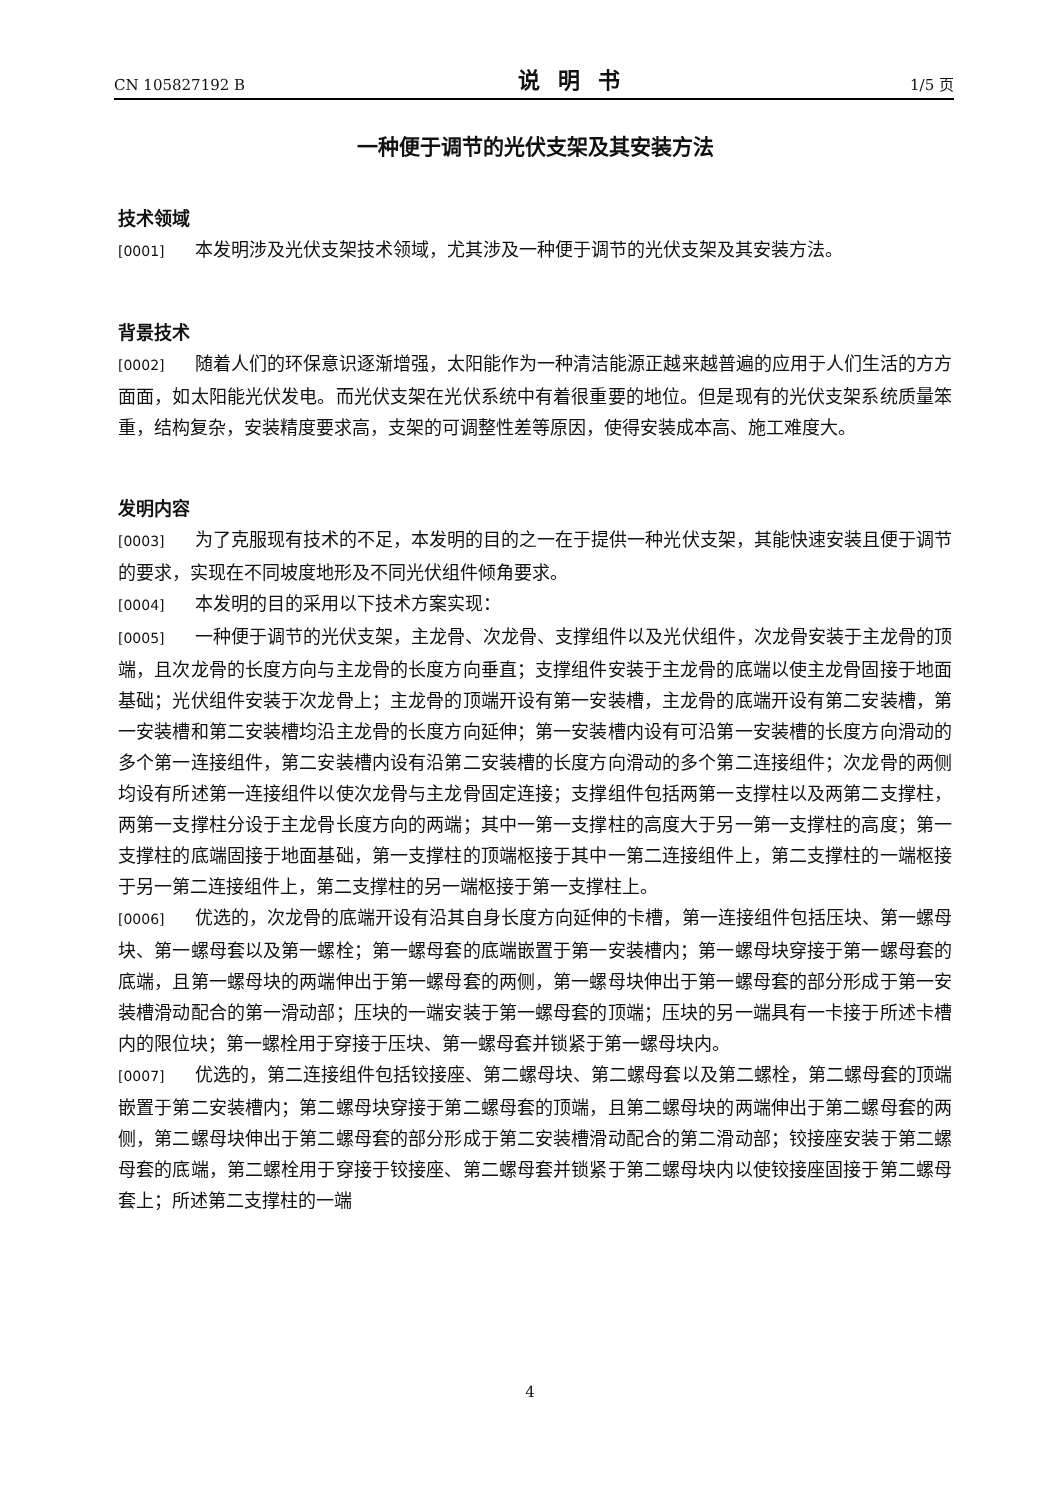CN 105827192 B 说明书 1/5 页
一种便于调节的光伏支架及其安装方法
技术领域
[0001] 本发明涉及光伏支架技术领域，尤其涉及一种便于调节的光伏支架及其安装方法。
背景技术
[0002] 随着人们的环保意识逐渐增强，太阳能作为一种清洁能源正越来越普遍的应用于人们生活的方方面面，如太阳能光伏发电。而光伏支架在光伏系统中有着很重要的地位。但是现有的光伏支架系统质量笨重，结构复杂，安装精度要求高，支架的可调整性差等原因，使得安装成本高、施工难度大。
发明内容
[0003] 为了克服现有技术的不足，本发明的目的之一在于提供一种光伏支架，其能快速安装且便于调节的要求，实现在不同坡度地形及不同光伏组件倾角要求。
[0004] 本发明的目的采用以下技术方案实现：
[0005] 一种便于调节的光伏支架，主龙骨、次龙骨、支撑组件以及光伏组件，次龙骨安装于主龙骨的顶端，且次龙骨的长度方向与主龙骨的长度方向垂直；支撑组件安装于主龙骨的底端以使主龙骨固接于地面基础；光伏组件安装于次龙骨上；主龙骨的顶端开设有第一安装槽，主龙骨的底端开设有第二安装槽，第一安装槽和第二安装槽均沿主龙骨的长度方向延伸；第一安装槽内设有可沿第一安装槽的长度方向滑动的多个第一连接组件，第二安装槽内设有沿第二安装槽的长度方向滑动的多个第二连接组件；次龙骨的两侧均设有所述第一连接组件以使次龙骨与主龙骨固定连接；支撑组件包括两第一支撑柱以及两第二支撑柱，两第一支撑柱分设于主龙骨长度方向的两端；其中一第一支撑柱的高度大于另一第一支撑柱的高度；第一支撑柱的底端固接于地面基础，第一支撑柱的顶端枢接于其中一第二连接组件上，第二支撑柱的一端枢接于另一第二连接组件上，第二支撑柱的另一端枢接于第一支撑柱上。
[0006] 优选的，次龙骨的底端开设有沿其自身长度方向延伸的卡槽，第一连接组件包括压块、第一螺母块、第一螺母套以及第一螺栓；第一螺母套的底端嵌置于第一安装槽内；第一螺母块穿接于第一螺母套的底端，且第一螺母块的两端伸出于第一螺母套的两侧，第一螺母块伸出于第一螺母套的部分形成于第一安装槽滑动配合的第一滑动部；压块的一端安装于第一螺母套的顶端；压块的另一端具有一卡接于所述卡槽内的限位块；第一螺栓用于穿接于压块、第一螺母套并锁紧于第一螺母块内。
[0007] 优选的，第二连接组件包括铰接座、第二螺母块、第二螺母套以及第二螺栓，第二螺母套的顶端嵌置于第二安装槽内；第二螺母块穿接于第二螺母套的顶端，且第二螺母块的两端伸出于第二螺母套的两侧，第二螺母块伸出于第二螺母套的部分形成于第二安装槽滑动配合的第二滑动部；铰接座安装于第二螺母套的底端，第二螺栓用于穿接于铰接座、第二螺母套并锁紧于第二螺母块内以使铰接座固接于第二螺母套上；所述第二支撑柱的一端
4